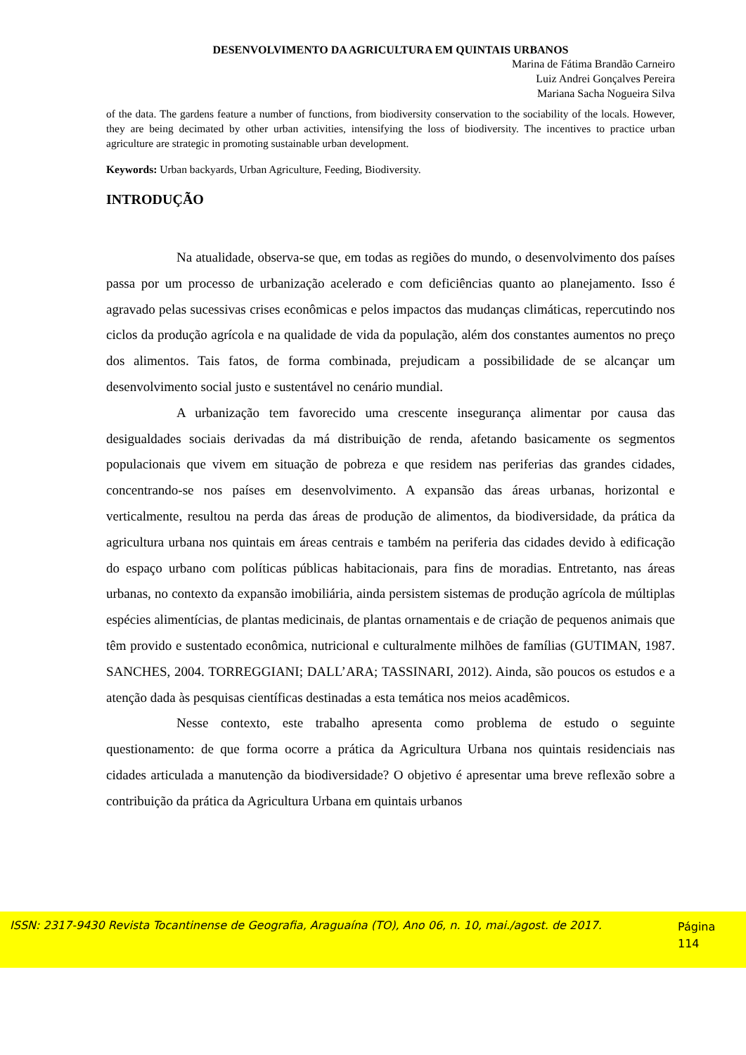DESENVOLVIMENTO DA AGRICULTURA EM QUINTAIS URBANOS
Marina de Fátima Brandão Carneiro
Luiz Andrei Gonçalves Pereira
Mariana Sacha Nogueira Silva
of the data. The gardens feature a number of functions, from biodiversity conservation to the sociability of the locals. However, they are being decimated by other urban activities, intensifying the loss of biodiversity. The incentives to practice urban agriculture are strategic in promoting sustainable urban development.
Keywords: Urban backyards, Urban Agriculture, Feeding, Biodiversity.
INTRODUÇÃO
Na atualidade, observa-se que, em todas as regiões do mundo, o desenvolvimento dos países passa por um processo de urbanização acelerado e com deficiências quanto ao planejamento. Isso é agravado pelas sucessivas crises econômicas e pelos impactos das mudanças climáticas, repercutindo nos ciclos da produção agrícola e na qualidade de vida da população, além dos constantes aumentos no preço dos alimentos. Tais fatos, de forma combinada, prejudicam a possibilidade de se alcançar um desenvolvimento social justo e sustentável no cenário mundial.
A urbanização tem favorecido uma crescente insegurança alimentar por causa das desigualdades sociais derivadas da má distribuição de renda, afetando basicamente os segmentos populacionais que vivem em situação de pobreza e que residem nas periferias das grandes cidades, concentrando-se nos países em desenvolvimento. A expansão das áreas urbanas, horizontal e verticalmente, resultou na perda das áreas de produção de alimentos, da biodiversidade, da prática da agricultura urbana nos quintais em áreas centrais e também na periferia das cidades devido à edificação do espaço urbano com políticas públicas habitacionais, para fins de moradias. Entretanto, nas áreas urbanas, no contexto da expansão imobiliária, ainda persistem sistemas de produção agrícola de múltiplas espécies alimentícias, de plantas medicinais, de plantas ornamentais e de criação de pequenos animais que têm provido e sustentado econômica, nutricional e culturalmente milhões de famílias (GUTIMAN, 1987. SANCHES, 2004. TORREGGIANI; DALL’ARA; TASSINARI, 2012). Ainda, são poucos os estudos e a atenção dada às pesquisas científicas destinadas a esta temática nos meios acadêmicos.
Nesse contexto, este trabalho apresenta como problema de estudo o seguinte questionamento: de que forma ocorre a prática da Agricultura Urbana nos quintais residenciais nas cidades articulada a manutenção da biodiversidade? O objetivo é apresentar uma breve reflexão sobre a contribuição da prática da Agricultura Urbana em quintais urbanos
ISSN: 2317-9430 Revista Tocantinense de Geografia, Araguaína (TO), Ano 06, n. 10, mai./agost. de 2017.
Página
114